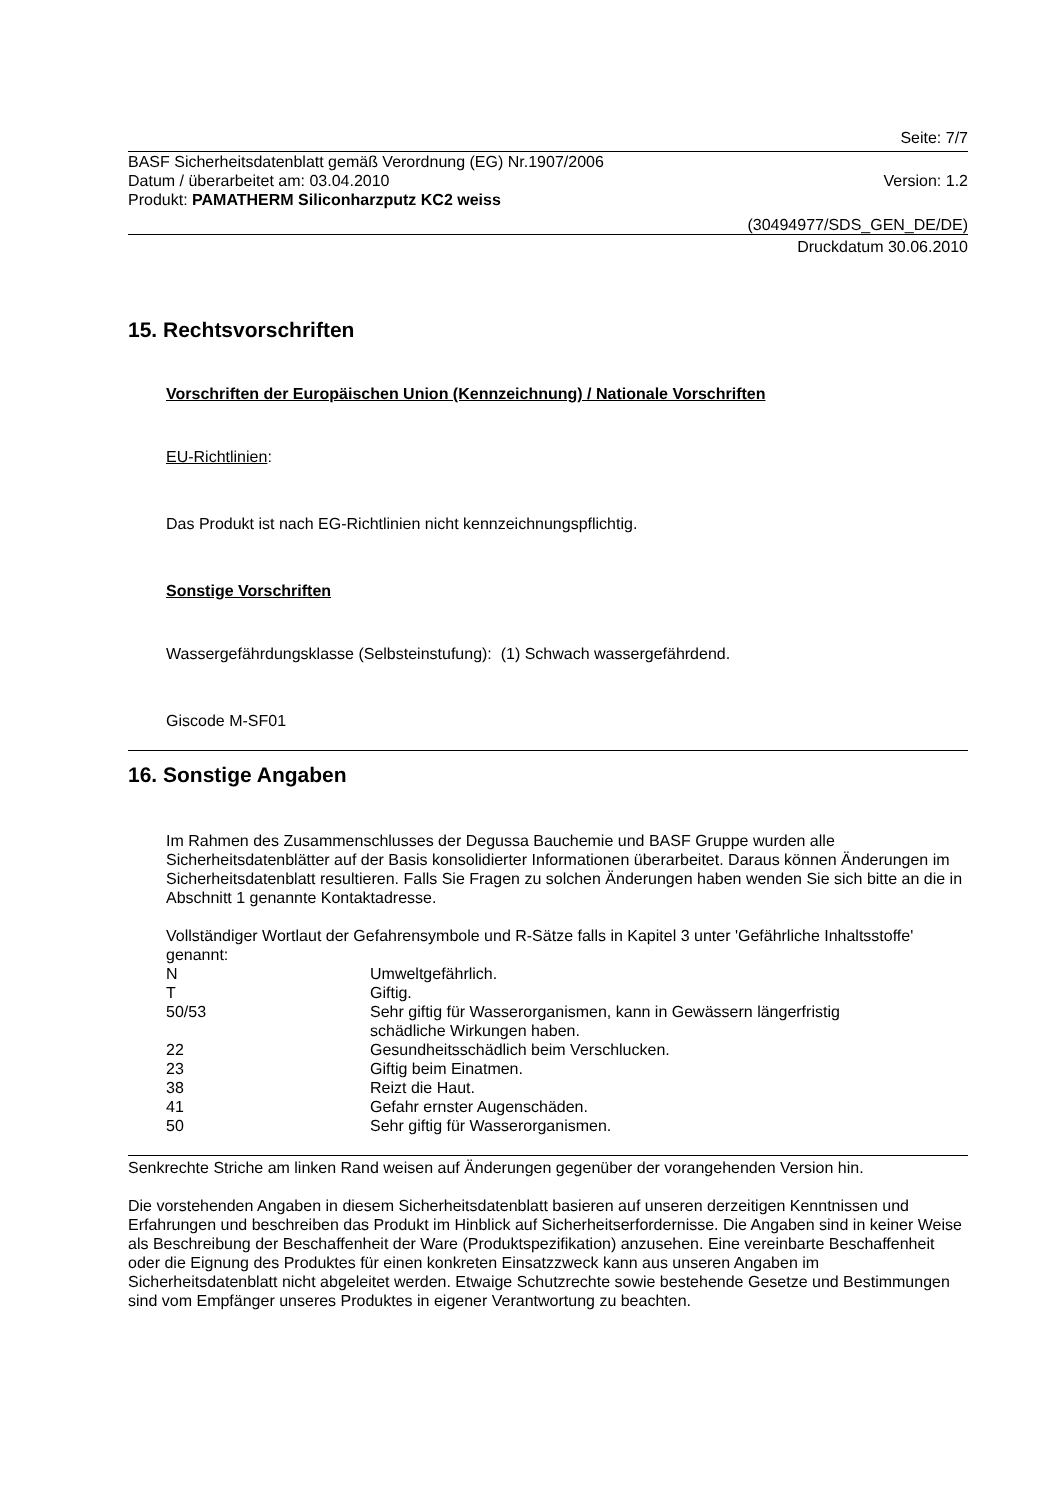Seite: 7/7
BASF Sicherheitsdatenblatt gemäß Verordnung (EG) Nr.1907/2006
Datum / überarbeitet am: 03.04.2010
Version: 1.2
Produkt: PAMATHERM Siliconharzputz KC2 weiss
(30494977/SDS_GEN_DE/DE)
Druckdatum 30.06.2010
15. Rechtsvorschriften
Vorschriften der Europäischen Union (Kennzeichnung) / Nationale Vorschriften
EU-Richtlinien:
Das Produkt ist nach EG-Richtlinien nicht kennzeichnungspflichtig.
Sonstige Vorschriften
Wassergefährdungsklasse (Selbsteinstufung): (1) Schwach wassergefährdend.
Giscode M-SF01
16. Sonstige Angaben
Im Rahmen des Zusammenschlusses der Degussa Bauchemie und BASF Gruppe wurden alle Sicherheitsdatenblätter auf der Basis konsolidierter Informationen überarbeitet. Daraus können Änderungen im Sicherheitsdatenblatt resultieren. Falls Sie Fragen zu solchen Änderungen haben wenden Sie sich bitte an die in Abschnitt 1 genannte Kontaktadresse.
Vollständiger Wortlaut der Gefahrensymbole und R-Sätze falls in Kapitel 3 unter 'Gefährliche Inhaltsstoffe' genannt:
| N | Umweltgefährlich. |
| T | Giftig. |
| 50/53 | Sehr giftig für Wasserorganismen, kann in Gewässern längerfristig schädliche Wirkungen haben. |
| 22 | Gesundheitsschädlich beim Verschlucken. |
| 23 | Giftig beim Einatmen. |
| 38 | Reizt die Haut. |
| 41 | Gefahr ernster Augenschäden. |
| 50 | Sehr giftig für Wasserorganismen. |
Senkrechte Striche am linken Rand weisen auf Änderungen gegenüber der vorangehenden Version hin.
Die vorstehenden Angaben in diesem Sicherheitsdatenblatt basieren auf unseren derzeitigen Kenntnissen und Erfahrungen und beschreiben das Produkt im Hinblick auf Sicherheitserfordernisse. Die Angaben sind in keiner Weise als Beschreibung der Beschaffenheit der Ware (Produktspezifikation) anzusehen. Eine vereinbarte Beschaffenheit oder die Eignung des Produktes für einen konkreten Einsatzzweck kann aus unseren Angaben im Sicherheitsdatenblatt nicht abgeleitet werden. Etwaige Schutzrechte sowie bestehende Gesetze und Bestimmungen sind vom Empfänger unseres Produktes in eigener Verantwortung zu beachten.